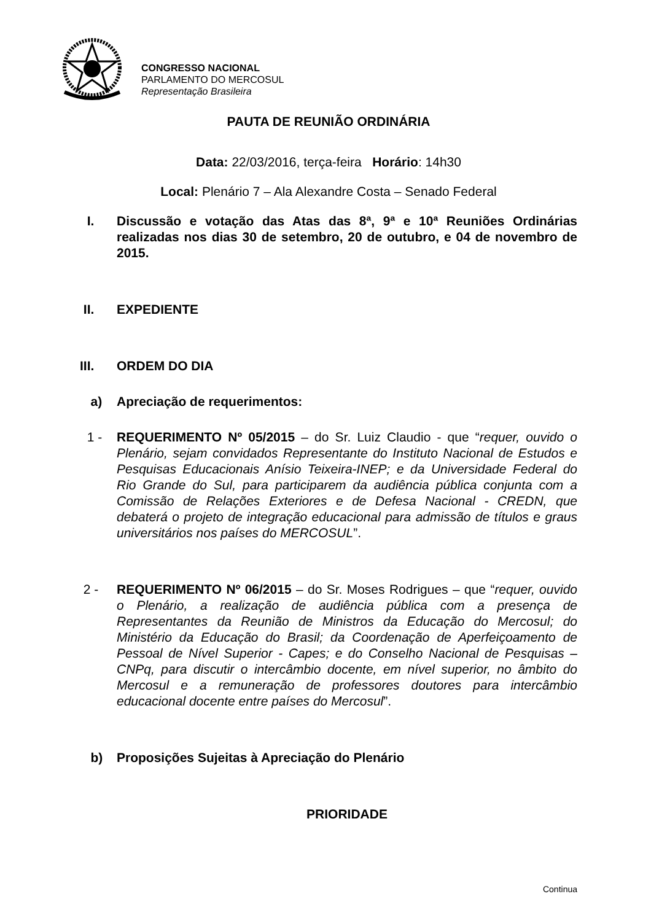CONGRESSO NACIONAL
PARLAMENTO DO MERCOSUL
Representação Brasileira
PAUTA DE REUNIÃO ORDINÁRIA
Data: 22/03/2016, terça-feira Horário: 14h30
Local: Plenário 7 – Ala Alexandre Costa – Senado Federal
I. Discussão e votação das Atas das 8ª, 9ª e 10ª Reuniões Ordinárias realizadas nos dias 30 de setembro, 20 de outubro, e 04 de novembro de 2015.
II. EXPEDIENTE
III. ORDEM DO DIA
a) Apreciação de requerimentos:
1 - REQUERIMENTO Nº 05/2015 – do Sr. Luiz Claudio - que “requer, ouvido o Plenário, sejam convidados Representante do Instituto Nacional de Estudos e Pesquisas Educacionais Anísio Teixeira-INEP; e da Universidade Federal do Rio Grande do Sul, para participarem da audiência pública conjunta com a Comissão de Relações Exteriores e de Defesa Nacional - CREDN, que debaterá o projeto de integração educacional para admissão de títulos e graus universitários nos países do MERCOSUL”.
2 - REQUERIMENTO Nº 06/2015 – do Sr. Moses Rodrigues – que “requer, ouvido o Plenário, a realização de audiência pública com a presença de Representantes da Reunião de Ministros da Educação do Mercosul; do Ministério da Educação do Brasil; da Coordenação de Aperfeiçoamento de Pessoal de Nível Superior - Capes; e do Conselho Nacional de Pesquisas – CNPq, para discutir o intercâmbio docente, em nível superior, no âmbito do Mercosul e a remuneração de professores doutores para intercâmbio educacional docente entre países do Mercosul”.
b) Proposições Sujeitas à Apreciação do Plenário
PRIORIDADE
Continua